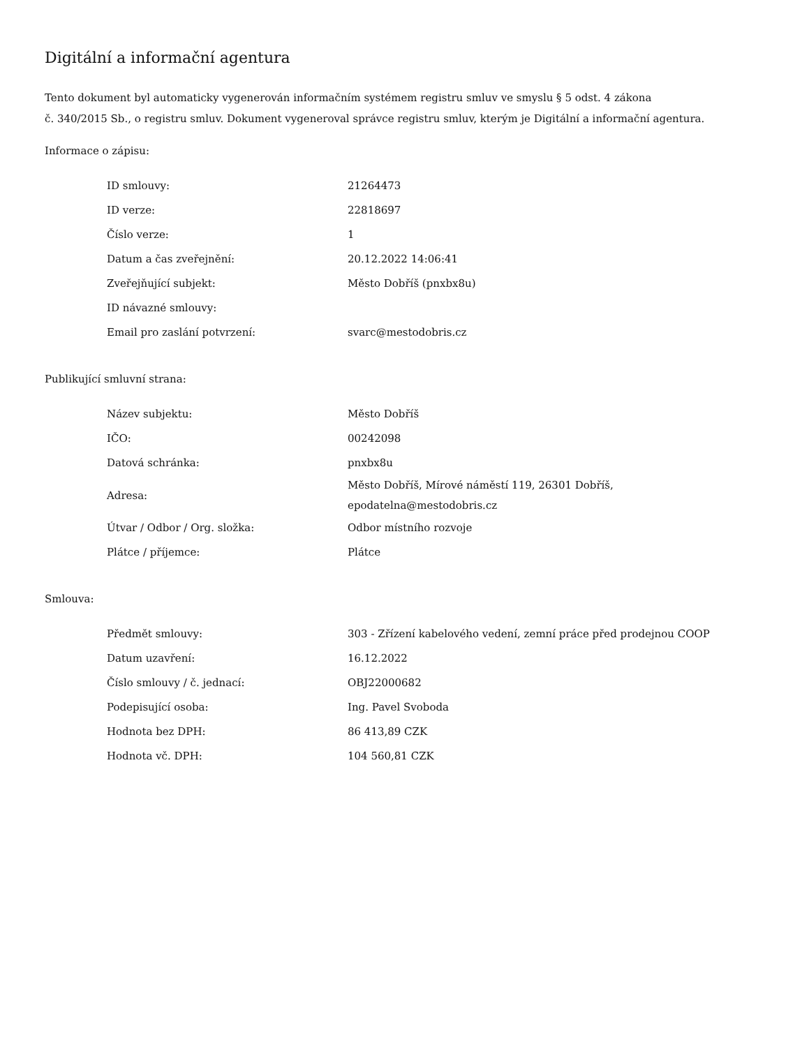Digitální a informační agentura
Tento dokument byl automaticky vygenerován informačním systémem registru smluv ve smyslu § 5 odst. 4 zákona
č. 340/2015 Sb., o registru smluv. Dokument vygeneroval správce registru smluv, kterým je Digitální a informační agentura.
Informace o zápisu:
| ID smlouvy: | 21264473 |
| ID verze: | 22818697 |
| Číslo verze: | 1 |
| Datum a čas zveřejnění: | 20.12.2022 14:06:41 |
| Zveřejňující subjekt: | Město Dobříš (pnxbx8u) |
| ID návazné smlouvy: | |
| Email pro zaslání potvrzení: | svarc@mestodobris.cz |
Publikující smluvní strana:
| Název subjektu: | Město Dobříš |
| IČO: | 00242098 |
| Datová schránka: | pnxbx8u |
| Adresa: | Město Dobříš, Mírové náměstí 119, 26301 Dobříš, epodatelna@mestodobris.cz |
| Útvar / Odbor / Org. složka: | Odbor místního rozvoje |
| Plátce / příjemce: | Plátce |
Smlouva:
| Předmět smlouvy: | 303 - Zřízení kabelového vedení, zemní práce před prodejnou COOP |
| Datum uzavření: | 16.12.2022 |
| Číslo smlouvy / č. jednací: | OBJ22000682 |
| Podepisující osoba: | Ing. Pavel Svoboda |
| Hodnota bez DPH: | 86 413,89 CZK |
| Hodnota vč. DPH: | 104 560,81 CZK |